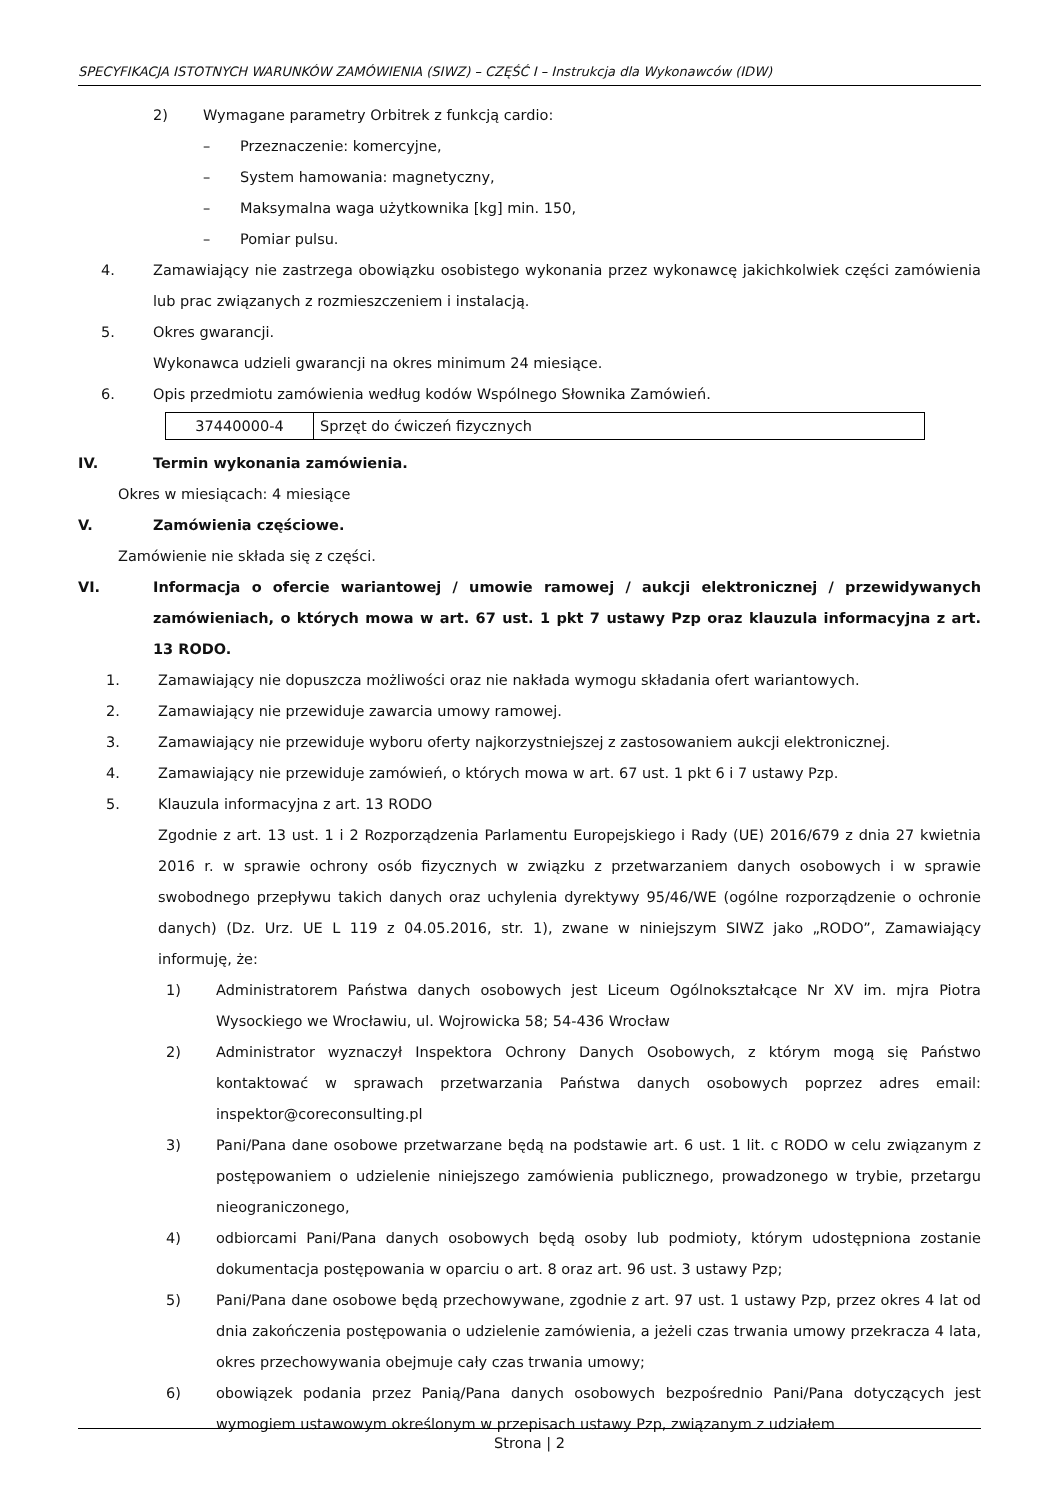SPECYFIKACJA ISTOTNYCH WARUNKÓW ZAMÓWIENIA (SIWZ) – CZĘŚĆ I – Instrukcja dla Wykonawców (IDW)
2) Wymagane parametry Orbitrek z funkcją cardio:
– Przeznaczenie: komercyjne,
– System hamowania: magnetyczny,
– Maksymalna waga użytkownika [kg] min. 150,
– Pomiar pulsu.
4. Zamawiający nie zastrzega obowiązku osobistego wykonania przez wykonawcę jakichkolwiek części zamówienia lub prac związanych z rozmieszczeniem i instalacją.
5. Okres gwarancji.
Wykonawca udzieli gwarancji na okres minimum 24 miesiące.
6. Opis przedmiotu zamówienia według kodów Wspólnego Słownika Zamówień.
| 37440000-4 | Sprzęt do ćwiczeń fizycznych |
IV. Termin wykonania zamówienia.
Okres w miesiącach: 4 miesiące
V. Zamówienia częściowe.
Zamówienie nie składa się z części.
VI. Informacja o ofercie wariantowej / umowie ramowej / aukcji elektronicznej / przewidywanych zamówieniach, o których mowa w art. 67 ust. 1 pkt 7 ustawy Pzp oraz klauzula informacyjna z art. 13 RODO.
1. Zamawiający nie dopuszcza możliwości oraz nie nakłada wymogu składania ofert wariantowych.
2. Zamawiający nie przewiduje zawarcia umowy ramowej.
3. Zamawiający nie przewiduje wyboru oferty najkorzystniejszej z zastosowaniem aukcji elektronicznej.
4. Zamawiający nie przewiduje zamówień, o których mowa w art. 67 ust. 1 pkt 6 i 7 ustawy Pzp.
5. Klauzula informacyjna z art. 13 RODO
Zgodnie z art. 13 ust. 1 i 2 Rozporządzenia Parlamentu Europejskiego i Rady (UE) 2016/679 z dnia 27 kwietnia 2016 r. w sprawie ochrony osób fizycznych w związku z przetwarzaniem danych osobowych i w sprawie swobodnego przepływu takich danych oraz uchylenia dyrektywy 95/46/WE (ogólne rozporządzenie o ochronie danych) (Dz. Urz. UE L 119 z 04.05.2016, str. 1), zwane w niniejszym SIWZ jako „RODO”, Zamawiający informuję, że:
1) Administratorem Państwa danych osobowych jest Liceum Ogólnokształcące Nr XV im. mjra Piotra Wysockiego we Wrocławiu, ul. Wojrowicka 58; 54-436 Wrocław
2) Administrator wyznaczył Inspektora Ochrony Danych Osobowych, z którym mogą się Państwo kontaktować w sprawach przetwarzania Państwa danych osobowych poprzez adres email: inspektor@coreconsulting.pl
3) Pani/Pana dane osobowe przetwarzane będą na podstawie art. 6 ust. 1 lit. c RODO w celu związanym z postępowaniem o udzielenie niniejszego zamówienia publicznego, prowadzonego w trybie, przetargu nieograniczonego,
4) odbiorcami Pani/Pana danych osobowych będą osoby lub podmioty, którym udostępniona zostanie dokumentacja postępowania w oparciu o art. 8 oraz art. 96 ust. 3 ustawy Pzp;
5) Pani/Pana dane osobowe będą przechowywane, zgodnie z art. 97 ust. 1 ustawy Pzp, przez okres 4 lat od dnia zakończenia postępowania o udzielenie zamówienia, a jeżeli czas trwania umowy przekracza 4 lata, okres przechowywania obejmuje cały czas trwania umowy;
6) obowiązek podania przez Panią/Pana danych osobowych bezpośrednio Pani/Pana dotyczących jest wymogiem ustawowym określonym w przepisach ustawy Pzp, związanym z udziałem
Strona | 2